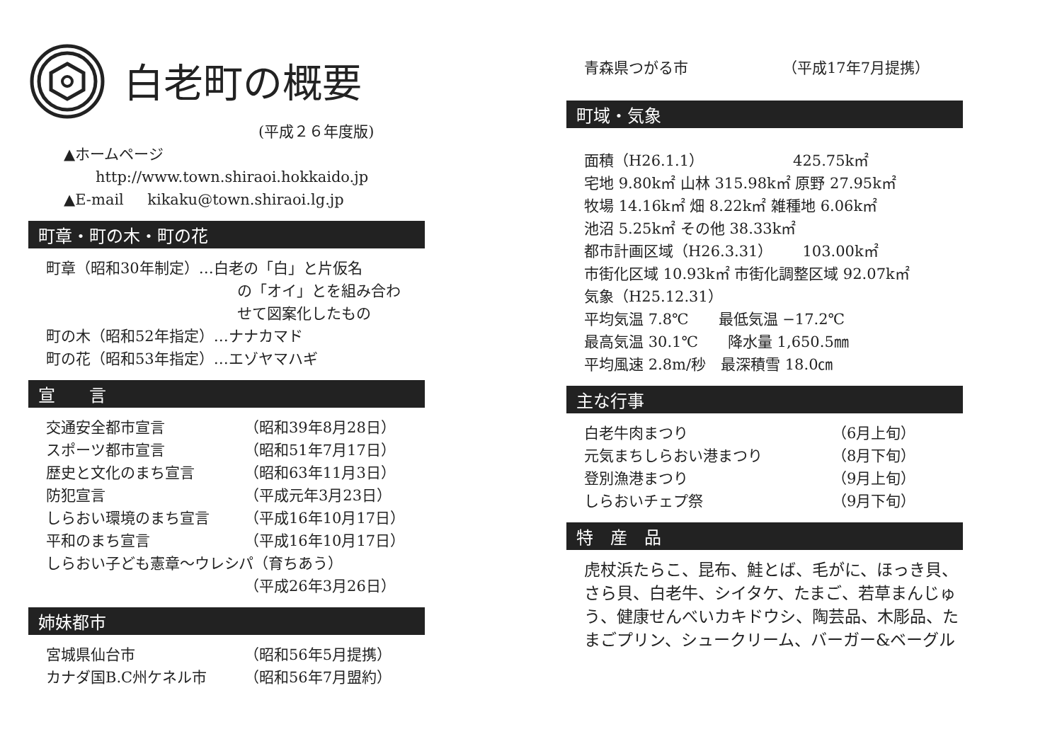白老町の概要
(平成２６年度版)
▲ホームページ
http://www.town.shiraoi.hokkaido.jp
▲E-mail kikaku@town.shiraoi.lg.jp
町章・町の木・町の花
町章（昭和30年制定）…白老の「白」と片仮名
の「オイ」とを組み合わ
せて図案化したもの
町の木（昭和52年指定）…ナナカマド
町の花（昭和53年指定）…エゾヤマハギ
宣　　言
交通安全都市宣言 （昭和39年8月28日）
スポーツ都市宣言 （昭和51年7月17日）
歴史と文化のまち宣言 （昭和63年11月3日）
防犯宣言 （平成元年3月23日）
しらおい環境のまち宣言 （平成16年10月17日）
平和のまち宣言 （平成16年10月17日）
しらおい子ども憲章〜ウレシパ（育ちあう）
（平成26年3月26日）
姉妹都市
宮城県仙台市 （昭和56年5月提携）
カナダ国B.C州ケネル市 （昭和56年7月盟約）
青森県つがる市 （平成17年7月提携）
町域・気象
面積（H26.1.1）　　　　　　425.75k㎡
宅地 9.80k㎡ 山林 315.98k㎡ 原野 27.95k㎡
牧場 14.16k㎡ 畑 8.22k㎡ 雑種地 6.06k㎡
池沼 5.25k㎡ その他 38.33k㎡
都市計画区域（H26.3.31）　　103.00k㎡
市街化区域 10.93k㎡ 市街化調整区域 92.07k㎡
気象（H25.12.31）
平均気温 7.8℃　　最低気温 −17.2℃
最高気温 30.1℃　　降水量 1,650.5㎜
平均風速 2.8m/秒　最深積雪 18.0㎝
主な行事
白老牛肉まつり （6月上旬）
元気まちしらおい港まつり （8月下旬）
登別漁港まつり （9月上旬）
しらおいチェプ祭 （9月下旬）
特　産　品
虎杖浜たらこ、昆布、鮭とば、毛がに、ほっき貝、さら貝、白老牛、シイタケ、たまご、若草まんじゅう、健康せんべいカキドウシ、陶芸品、木彫品、たまごプリン、シュークリーム、バーガー&ベーグル